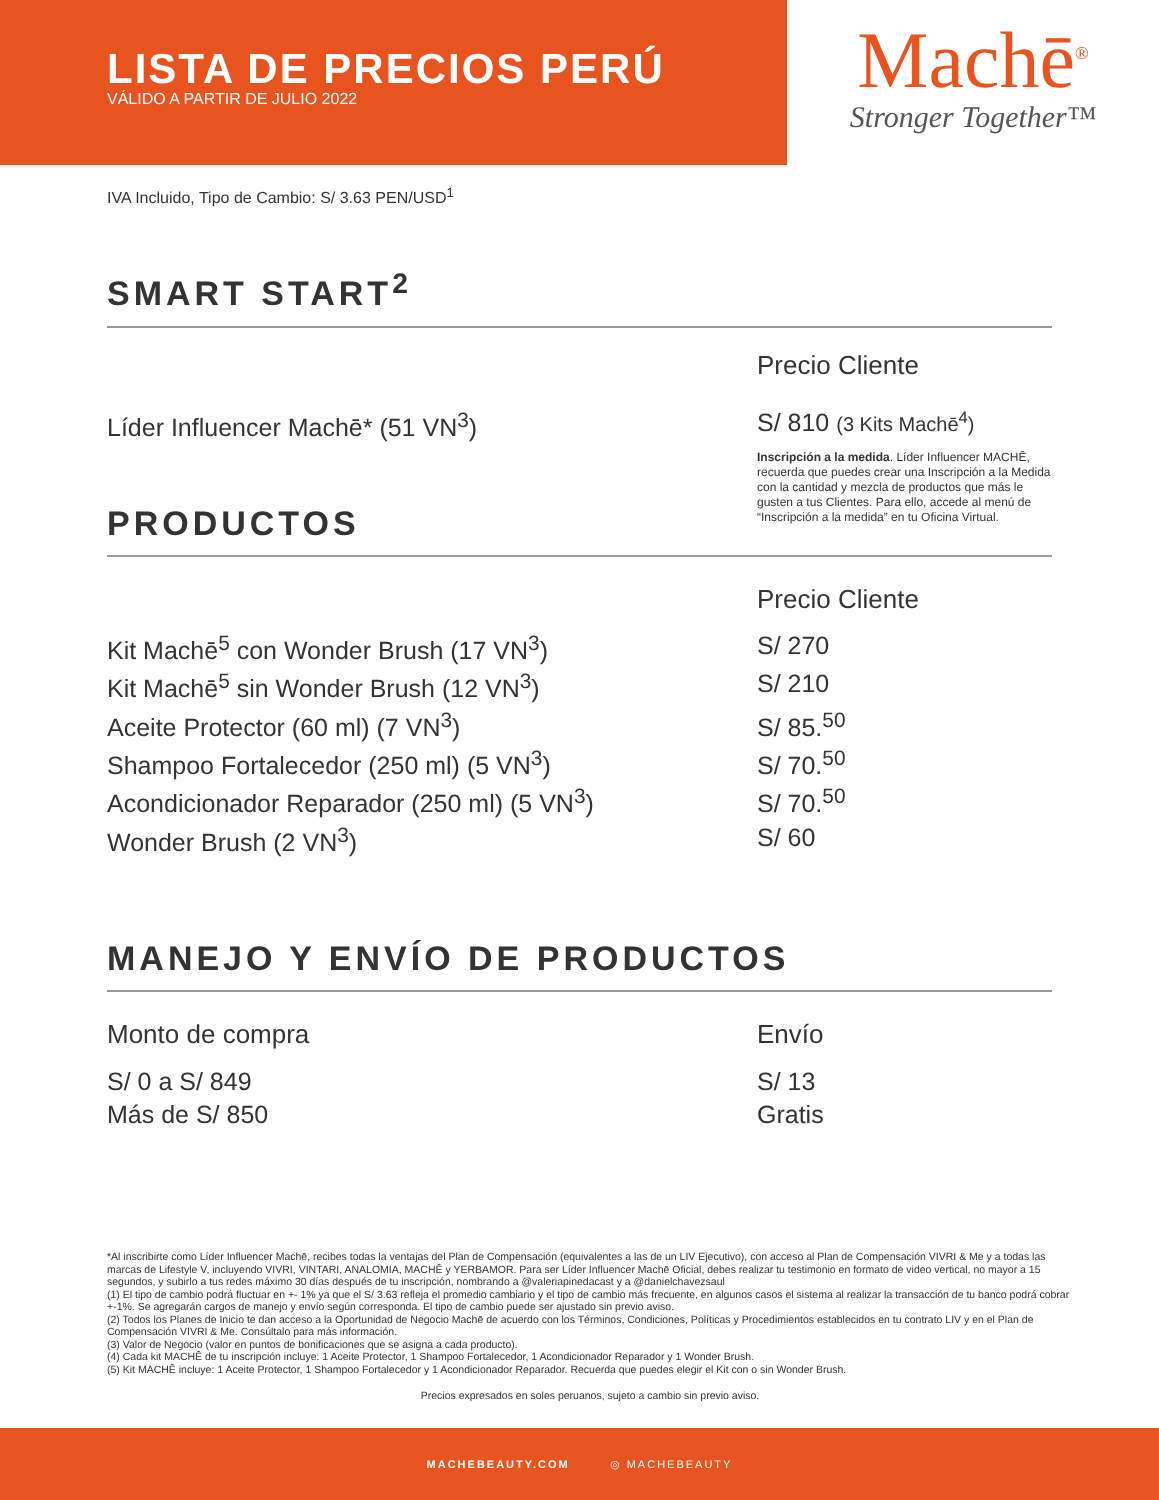LISTA DE PRECIOS PERÚ
VÁLIDO A PARTIR DE JULIO 2022
Machē<sup>®</sup>
Stronger Together™
IVA Incluido, Tipo de Cambio: S/ 3.63 PEN/USD<sup>1</sup>
SMART START<sup>2</sup>
| | Precio Cliente |
| Líder Influencer Machē* (51 VN<sup>3</sup>) | S/ 810 (3 Kits Machē<sup>4</sup>) |
PRODUCTOS
Inscripción a la medida. Líder Influencer MACHĒ, recuerda que puedes crear una Inscripción a la Medida con la cantidad y mezcla de productos que más le gusten a tus Clientes. Para ello, accede al menú de “Inscripción a la medida” en tu Oficina Virtual.
| | Precio Cliente |
| Kit Machē<sup>5</sup> con Wonder Brush (17 VN<sup>3</sup>) | S/ 270 |
| Kit Machē<sup>5</sup> sin Wonder Brush (12 VN<sup>3</sup>) | S/ 210 |
| Aceite Protector (60 ml) (7 VN<sup>3</sup>) | S/ 85.<sup>50</sup> |
| Shampoo Fortalecedor (250 ml) (5 VN<sup>3</sup>) | S/ 70.<sup>50</sup> |
| Acondicionador Reparador (250 ml) (5 VN<sup>3</sup>) | S/ 70.<sup>50</sup> |
| Wonder Brush (2 VN<sup>3</sup>) | S/ 60 |
MANEJO Y ENVÍO DE PRODUCTOS
| Monto de compra | Envío |
| --- | --- |
| S/ 0 a S/ 849 | S/ 13 |
| Más de S/ 850 | Gratis |
*Al inscribirte como Líder Influencer Machē, recibes todas la ventajas del Plan de Compensación (equivalentes a las de un LIV Ejecutivo), con acceso al Plan de Compensación VIVRI & Me y a todas las marcas de Lifestyle V, incluyendo VIVRI, VINTARI, ANALOMIA, MACHĒ y YERBAMOR. Para ser Líder Influencer Machē Oficial, debes realizar tu testimonio en formato de video vertical, no mayor a 15 segundos, y subirlo a tus redes máximo 30 días después de tu inscripción, nombrando a @valeriapinedacast y a @danielchavezsaul
(1) El tipo de cambio podrá fluctuar en +- 1% ya que el S/ 3.63 refleja el promedio cambiario y el tipo de cambio más frecuente, en algunos casos el sistema al realizar la transacción de tu banco podrá cobrar +-1%. Se agregarán cargos de manejo y envío según corresponda. El tipo de cambio puede ser ajustado sin previo aviso.
(2) Todos los Planes de Inicio te dan acceso a la Oportunidad de Negocio Machē de acuerdo con los Términos, Condiciones, Políticas y Procedimientos establecidos en tu contrato LIV y en el Plan de Compensación VIVRI & Me. Consúltalo para más información.
(3) Valor de Negocio (valor en puntos de bonificaciones que se asigna a cada producto).
(4) Cada kit MACHĒ de tu inscripción incluye: 1 Aceite Protector, 1 Shampoo Fortalecedor, 1 Acondicionador Reparador y 1 Wonder Brush.
(5) Kit MACHĒ incluye: 1 Aceite Protector, 1 Shampoo Fortalecedor y 1 Acondicionador Reparador. Recuerda que puedes elegir el Kit con o sin Wonder Brush.
Precios expresados en soles peruanos, sujeto a cambio sin previo aviso.
MACHEBEAUTY.COM ◎ MACHEBEAUTY